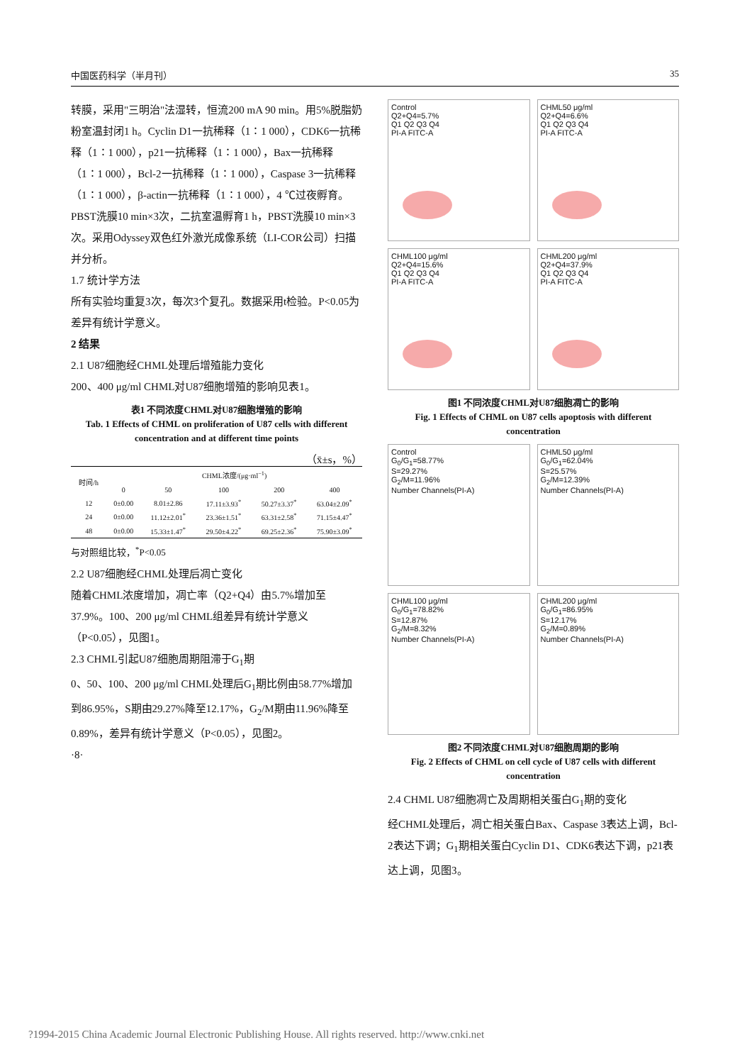中国医药科学（半月刊） 35
转膜，采用"三明治"法湿转，恒流200 mA 90 min。用5%脱脂奶粉室温封闭1 h。Cyclin D1一抗稀释（1∶1 000），CDK6一抗稀释（1∶1 000），p21一抗稀释（1∶1 000），Bax一抗稀释（1∶1 000），Bcl-2一抗稀释（1∶1 000），Caspase 3一抗稀释（1∶1 000），β-actin一抗稀释（1∶1 000），4 ℃过夜孵育。PBST洗膜10 min×3次，二抗室温孵育1 h，PBST洗膜10 min×3次。采用Odyssey双色红外激光成像系统（LI-COR公司）扫描并分析。
1.7 统计学方法
所有实验均重复3次，每次3个复孔。数据采用t检验。P<0.05为差异有统计学意义。
2 结果
2.1 U87细胞经CHML处理后增殖能力变化
200、400 μg/ml CHML对U87细胞增殖的影响见表1。
表1 不同浓度CHML对U87细胞增殖的影响
Tab. 1 Effects of CHML on proliferation of U87 cells with different concentration and at different time points
（x̄±s，%）
| 时间/h | CHML浓度/(μg·ml<sup>−1</sup>) | | | | |
| --- | --- | --- | --- | --- | --- |
| | 0 | 50 | 100 | 200 | 400 |
| 12 | 0±0.00 | 8.01±2.86 | 17.11±3.93<sup>*</sup> | 50.27±3.37<sup>*</sup> | 63.04±2.09<sup>*</sup> |
| 24 | 0±0.00 | 11.12±2.01<sup>*</sup> | 23.36±1.51<sup>*</sup> | 63.31±2.58<sup>*</sup> | 71.15±4.47<sup>*</sup> |
| 48 | 0±0.00 | 15.33±1.47<sup>*</sup> | 29.50±4.22<sup>*</sup> | 69.25±2.36<sup>*</sup> | 75.90±3.09<sup>*</sup> |
与对照组比较，<sup>*</sup>P<0.05
2.2 U87细胞经CHML处理后凋亡变化
随着CHML浓度增加，凋亡率（Q2+Q4）由5.7%增加至37.9%。100、200 μg/ml CHML组差异有统计学意义（P<0.05），见图1。
2.3 CHML引起U87细胞周期阻滞于G<sub>1</sub>期
0、50、100、200 μg/ml CHML处理后G<sub>1</sub>期比例由58.77%增加到86.95%，S期由29.27%降至12.17%，G<sub>2</sub>/M期由11.96%降至0.89%，差异有统计学意义（P<0.05），见图2。
·8·
Control
Q2+Q4=5.7%
Q1 Q2 Q3 Q4
PI-A FITC-A
CHML50 μg/ml
Q2+Q4=6.6%
Q1 Q2 Q3 Q4
PI-A FITC-A
CHML100 μg/ml
Q2+Q4=15.6%
Q1 Q2 Q3 Q4
PI-A FITC-A
CHML200 μg/ml
Q2+Q4=37.9%
Q1 Q2 Q3 Q4
PI-A FITC-A
图1 不同浓度CHML对U87细胞凋亡的影响
Fig. 1 Effects of CHML on U87 cells apoptosis with different concentration
Control
G<sub>0</sub>/G<sub>1</sub>=58.77%
S=29.27%
G<sub>2</sub>/M=11.96%
Number Channels(PI-A)
CHML50 μg/ml
G<sub>0</sub>/G<sub>1</sub>=62.04%
S=25.57%
G<sub>2</sub>/M=12.39%
Number Channels(PI-A)
CHML100 μg/ml
G<sub>0</sub>/G<sub>1</sub>=78.82%
S=12.87%
G<sub>2</sub>/M=8.32%
Number Channels(PI-A)
CHML200 μg/ml
G<sub>0</sub>/G<sub>1</sub>=86.95%
S=12.17%
G<sub>2</sub>/M=0.89%
Number Channels(PI-A)
图2 不同浓度CHML对U87细胞周期的影响
Fig. 2 Effects of CHML on cell cycle of U87 cells with different concentration
2.4 CHML U87细胞凋亡及周期相关蛋白G<sub>1</sub>期的变化
经CHML处理后，凋亡相关蛋白Bax、Caspase 3表达上调，Bcl-2表达下调；G<sub>1</sub>期相关蛋白Cyclin D1、CDK6表达下调，p21表达上调，见图3。
?1994-2015 China Academic Journal Electronic Publishing House. All rights reserved. http://www.cnki.net